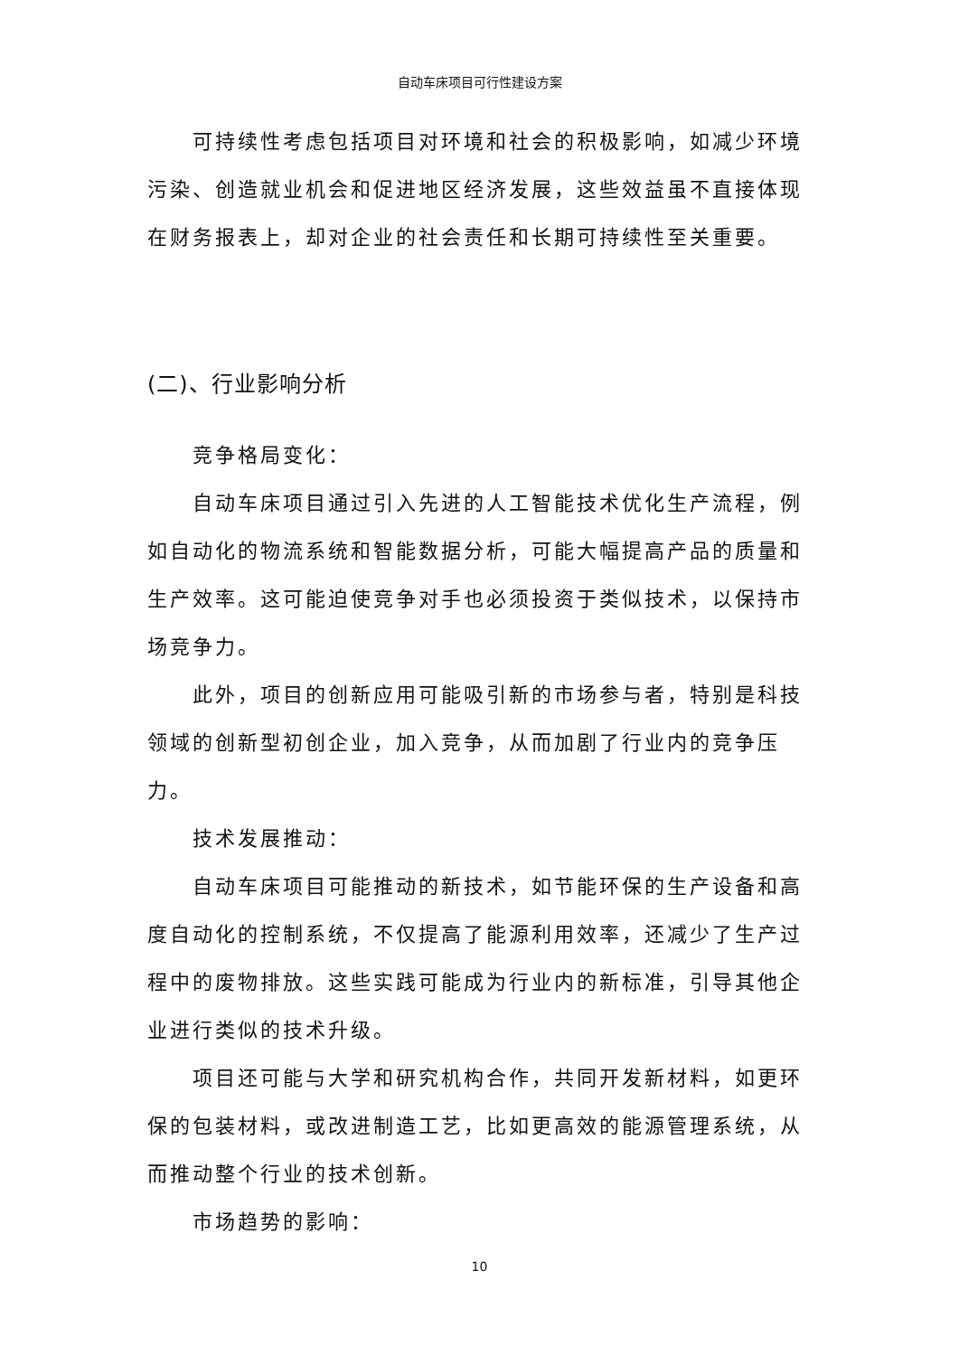自动车床项目可行性建设方案
可持续性考虑包括项目对环境和社会的积极影响，如减少环境污染、创造就业机会和促进地区经济发展，这些效益虽不直接体现在财务报表上，却对企业的社会责任和长期可持续性至关重要。
(二)、行业影响分析
竞争格局变化：
自动车床项目通过引入先进的人工智能技术优化生产流程，例如自动化的物流系统和智能数据分析，可能大幅提高产品的质量和生产效率。这可能迫使竞争对手也必须投资于类似技术，以保持市场竞争力。
此外，项目的创新应用可能吸引新的市场参与者，特别是科技领域的创新型初创企业，加入竞争，从而加剧了行业内的竞争压力。
技术发展推动：
自动车床项目可能推动的新技术，如节能环保的生产设备和高度自动化的控制系统，不仅提高了能源利用效率，还减少了生产过程中的废物排放。这些实践可能成为行业内的新标准，引导其他企业进行类似的技术升级。
项目还可能与大学和研究机构合作，共同开发新材料，如更环保的包装材料，或改进制造工艺，比如更高效的能源管理系统，从而推动整个行业的技术创新。
市场趋势的影响：
10